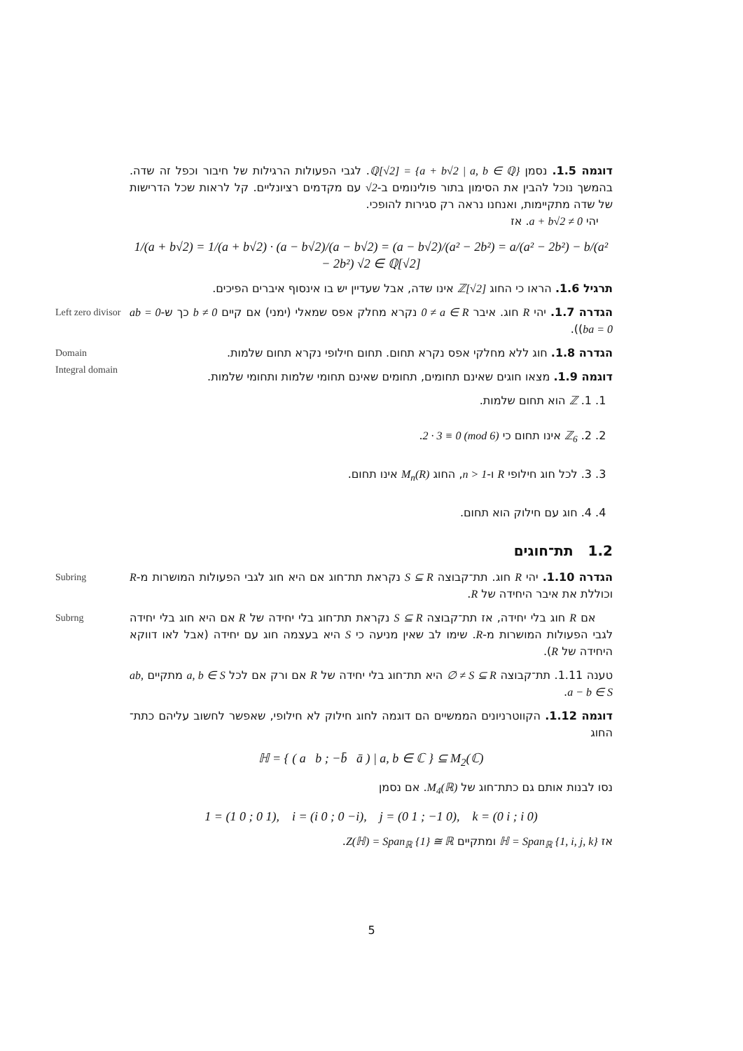דוגמה 1.5. נסמן ℚ[√2] = {a + b√2 | a, b ∈ ℚ}. לגבי הפעולות הרגילות של חיבור וכפל זה שדה. בהמשך נוכל להבין את הסימון בתור פולינומים ב-√2 עם מקדמים רציונליים. קל לראות שכל הדרישות של שדה מתקיימות, ואנחנו נראה רק סגירות להופכי.
יהי a + b√2 ≠ 0. אז
1/(a + b√2) = 1/(a + b√2) · (a − b√2)/(a − b√2) = (a − b√2)/(a² − 2b²) = a/(a² − 2b²) − b/(a² − 2b²) √2 ∈ ℚ[√2]
תרגיל 1.6. הראו כי החוג ℤ[√2] אינו שדה, אבל שעדיין יש בו אינסוף איברים הפיכים.
Left zero divisor הגדרה 1.7. יהי R חוג. איבר 0 ≠ a ∈ R נקרא מחלק אפס שמאלי (ימני) אם קיים b ≠ 0 כך ש-ab = 0 (ba = 0).
Domain
Integral domain הגדרה 1.8. חוג ללא מחלקי אפס נקרא תחום. תחום חילופי נקרא תחום שלמות.
דוגמה 1.9. מצאו חוגים שאינם תחומים, תחומים שאינם תחומי שלמות ותחומי שלמות.
1. 1. ℤ הוא תחום שלמות.
2. 2. ℤ<sub>6</sub> אינו תחום כי 2 · 3 ≡ 0 (mod 6).
3. 3. לכל חוג חילופי R ו-n > 1, החוג M<sub>n</sub>(R) אינו תחום.
4. 4. חוג עם חילוק הוא תחום.
1.2 תת־חוגים
Subring הגדרה 1.10. יהי R חוג. תת־קבוצה S ⊆ R נקראת תת־חוג אם היא חוג לגבי הפעולות המושרות מ-R וכוללת את איבר היחידה של R.
Subrng אם R חוג בלי יחידה, אז תת־קבוצה S ⊆ R נקראת תת־חוג בלי יחידה של R אם היא חוג בלי יחידה לגבי הפעולות המושרות מ-R. שימו לב שאין מניעה כי S היא בעצמה חוג עם יחידה (אבל לאו דווקא היחידה של R).
טענה 1.11. תת־קבוצה ∅ ≠ S ⊆ R היא תת־חוג בלי יחידה של R אם ורק אם לכל a, b ∈ S מתקיים ab, a − b ∈ S.
דוגמה 1.12. הקווטרניונים הממשיים הם דוגמה לחוג חילוק לא חילופי, שאפשר לחשוב עליהם כתת־החוג
ℍ = { ( a b ; −b̄ ā ) | a, b ∈ ℂ } ⊆ M<sub>2</sub>(ℂ)
נסו לבנות אותם גם כתת־חוג של M<sub>4</sub>(ℝ). אם נסמן
1 = (1 0 ; 0 1), i = (i 0 ; 0 −i), j = (0 1 ; −1 0), k = (0 i ; i 0)
אז ℍ = Span<sub>ℝ</sub> {1, i, j, k} ומתקיים Z(ℍ) = Span<sub>ℝ</sub> {1} ≅ ℝ.
5